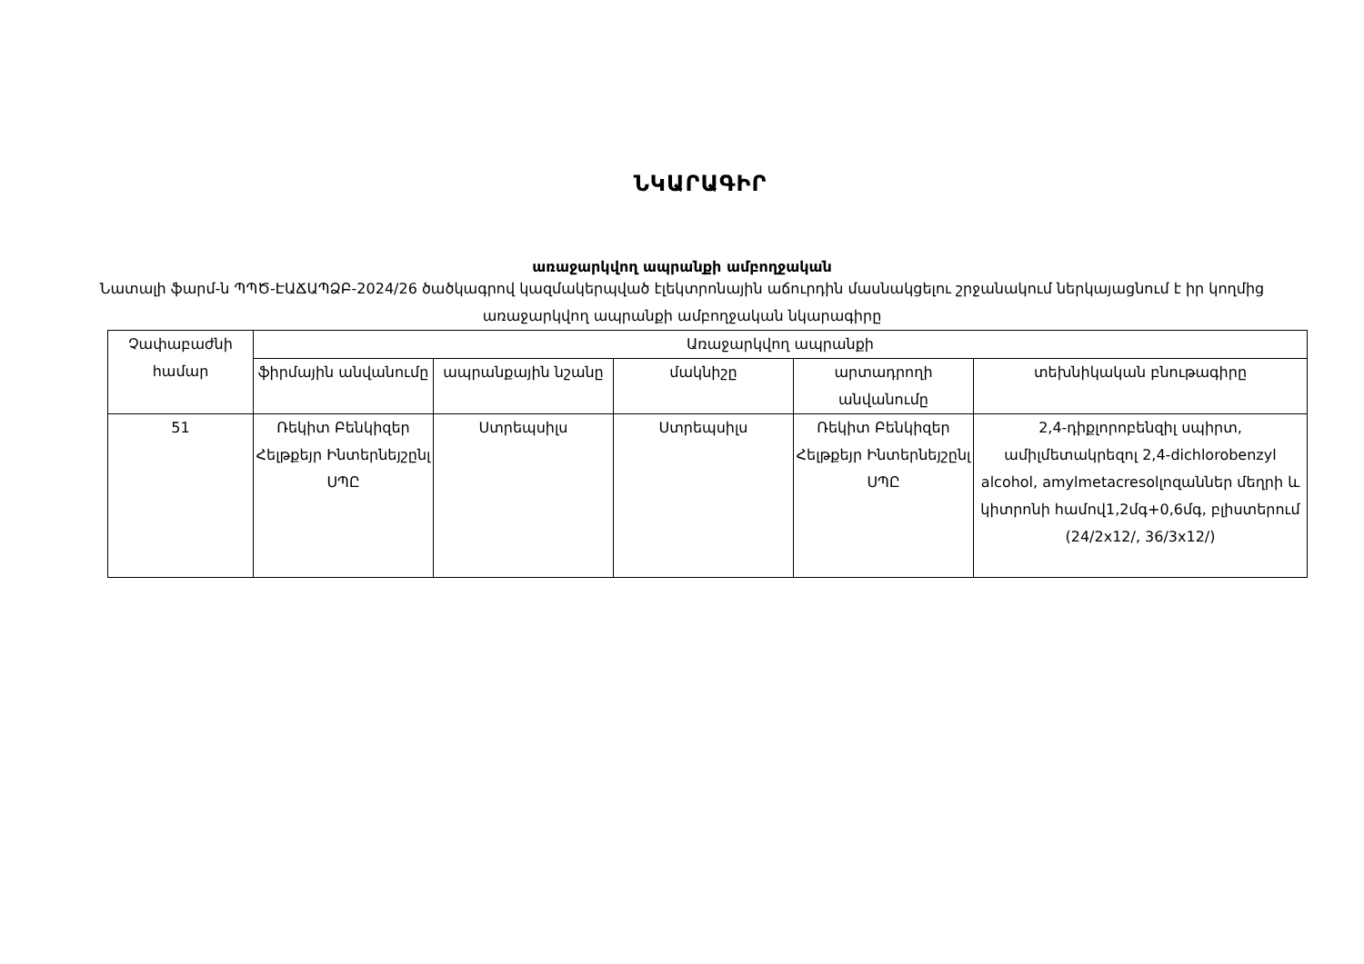ՆԿԱՐԱԳԻՐ
առաջարկվող ապրանքի ամբողջական
Նատալի ֆարմ-ն ՊՊԾ-ԷԱՃԱՊՁԲ-2024/26 ծածկագրով կազմակերպված էլեկտրոնային աճուրդին մասնակցելու շրջանակում ներկայացնում է իր կողմից առաջարկվող ապրանքի ամբողջական նկարագիրը
| Չափաբաժնի համար | Առաջարկվող ապրանքի | | | | |
| --- | --- | --- | --- | --- | --- |
| | ֆիրմային անվանումը | ապրանքային նշանը | մակնիշը | արտադրողի անվանումը | տեխնիկական բնութագիրը |
| 51 | Ռեկիտ Բենկիզեր Հելթքեյր Ինտերնեյշընլ ՍՊԸ | Ստրեպսիլս | Ստրեպսիլս | Ռեկիտ Բենկիզեր Հելթքեյր Ինտերնեյշընլ ՍՊԸ | 2,4-դիքլորոբենզիլ սպիրտ, ամիլմետակրեզոլ 2,4-dichlorobenzyl alcohol, amylmetacresolլոզաններ մեղրի և կիտրոնի համով1,2մգ+0,6մգ, բլիստերում (24/2x12/, 36/3x12/) |